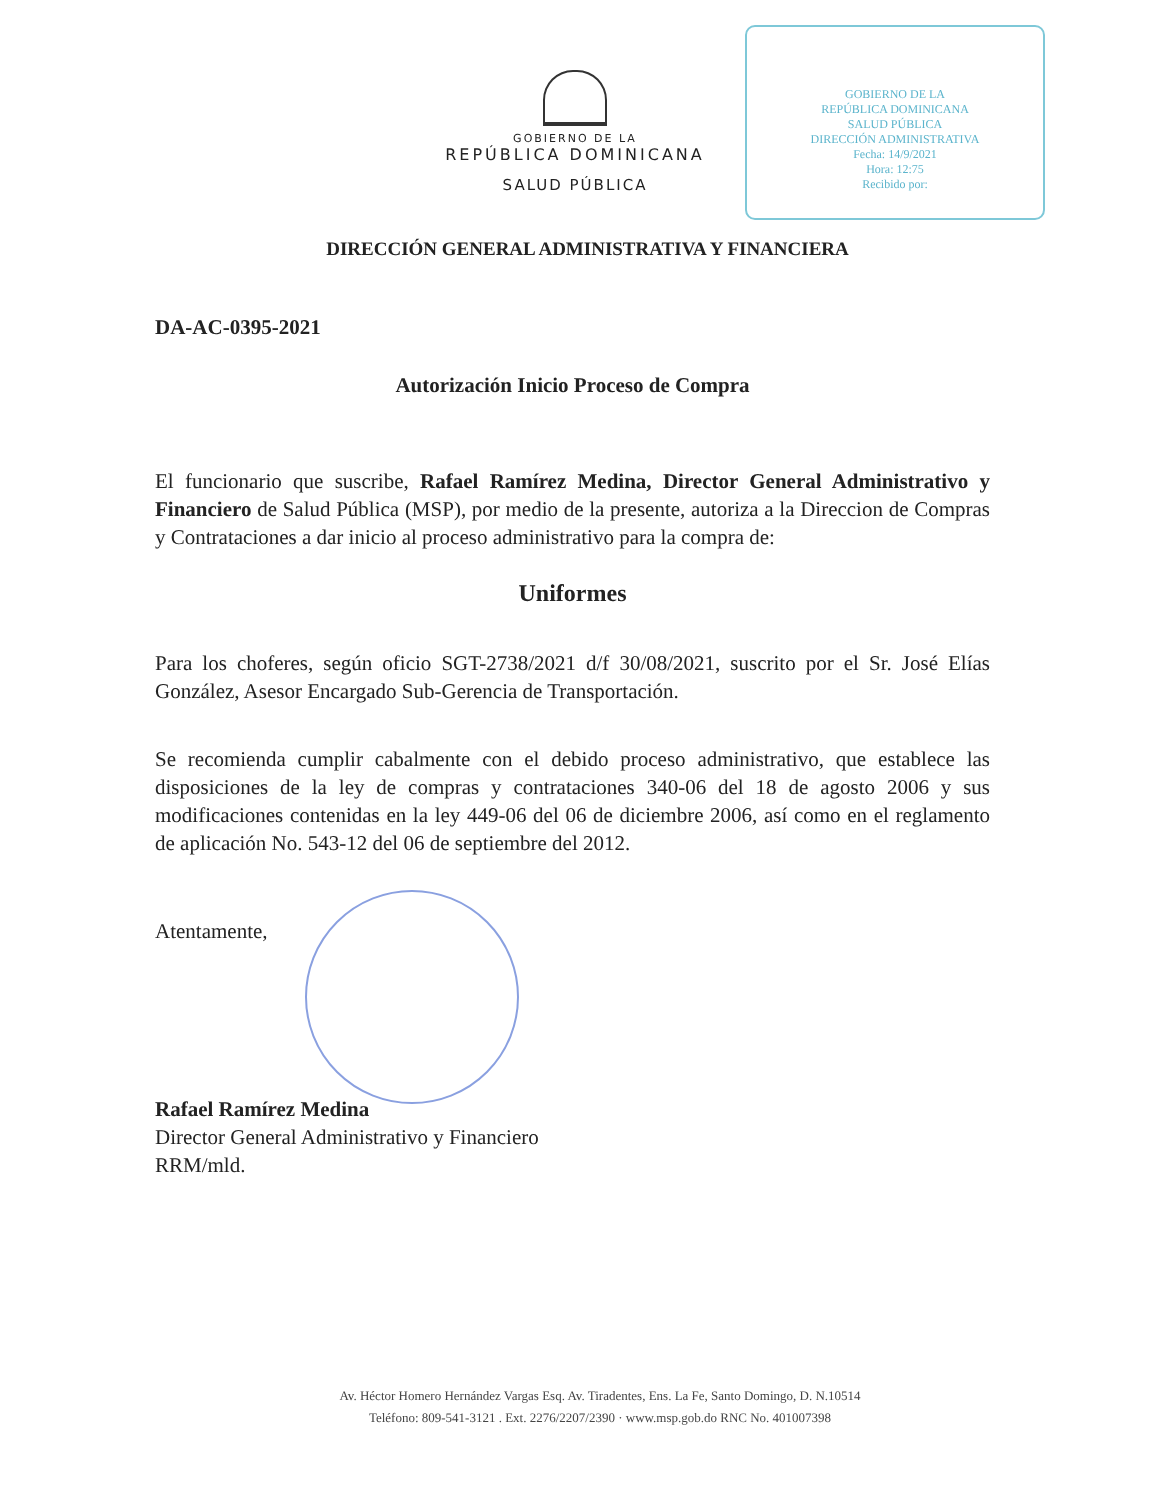GOBIERNO DE LA
REPÚBLICA DOMINICANA
SALUD PÚBLICA
DIRECCIÓN ADMINISTRATIVA
Fecha: 14/9/2021
Hora: 12:75
Recibido por:
GOBIERNO DE LA
REPÚBLICA DOMINICANA
SALUD PÚBLICA
DIRECCIÓN GENERAL ADMINISTRATIVA Y FINANCIERA
DA-AC-0395-2021
Autorización Inicio Proceso de Compra
El funcionario que suscribe, Rafael Ramírez Medina, Director General Administrativo y Financiero de Salud Pública (MSP), por medio de la presente, autoriza a la Direccion de Compras y Contrataciones a dar inicio al proceso administrativo para la compra de:
Uniformes
Para los choferes, según oficio SGT-2738/2021 d/f 30/08/2021, suscrito por el Sr. José Elías González, Asesor Encargado Sub-Gerencia de Transportación.
Se recomienda cumplir cabalmente con el debido proceso administrativo, que establece las disposiciones de la ley de compras y contrataciones 340-06 del 18 de agosto 2006 y sus modificaciones contenidas en la ley 449-06 del 06 de diciembre 2006, así como en el reglamento de aplicación No. 543-12 del 06 de septiembre del 2012.
Atentamente,
Rafael Ramírez Medina
Director General Administrativo y Financiero
RRM/mld.
Av. Héctor Homero Hernández Vargas Esq. Av. Tiradentes, Ens. La Fe, Santo Domingo, D. N.10514
Teléfono: 809-541-3121 . Ext. 2276/2207/2390 · www.msp.gob.do RNC No. 401007398